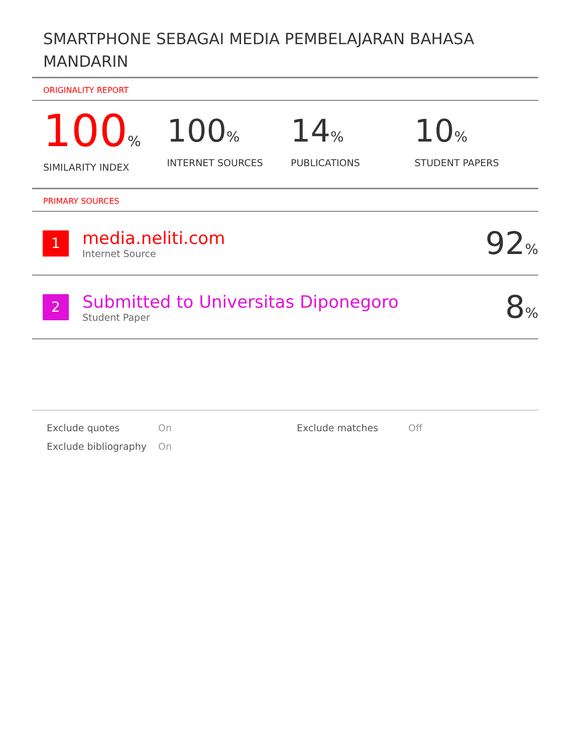SMARTPHONE SEBAGAI MEDIA PEMBELAJARAN BAHASA MANDARIN
ORIGINALITY REPORT
100%
SIMILARITY INDEX
100%
INTERNET SOURCES
14%
PUBLICATIONS
10%
STUDENT PAPERS
PRIMARY SOURCES
| 1 | media.neliti.com Internet Source | 92 % |
| 2 | Submitted to Universitas Diponegoro Student Paper | 8 % |
Exclude quotes
Exclude bibliography
On
On
Exclude matches Off